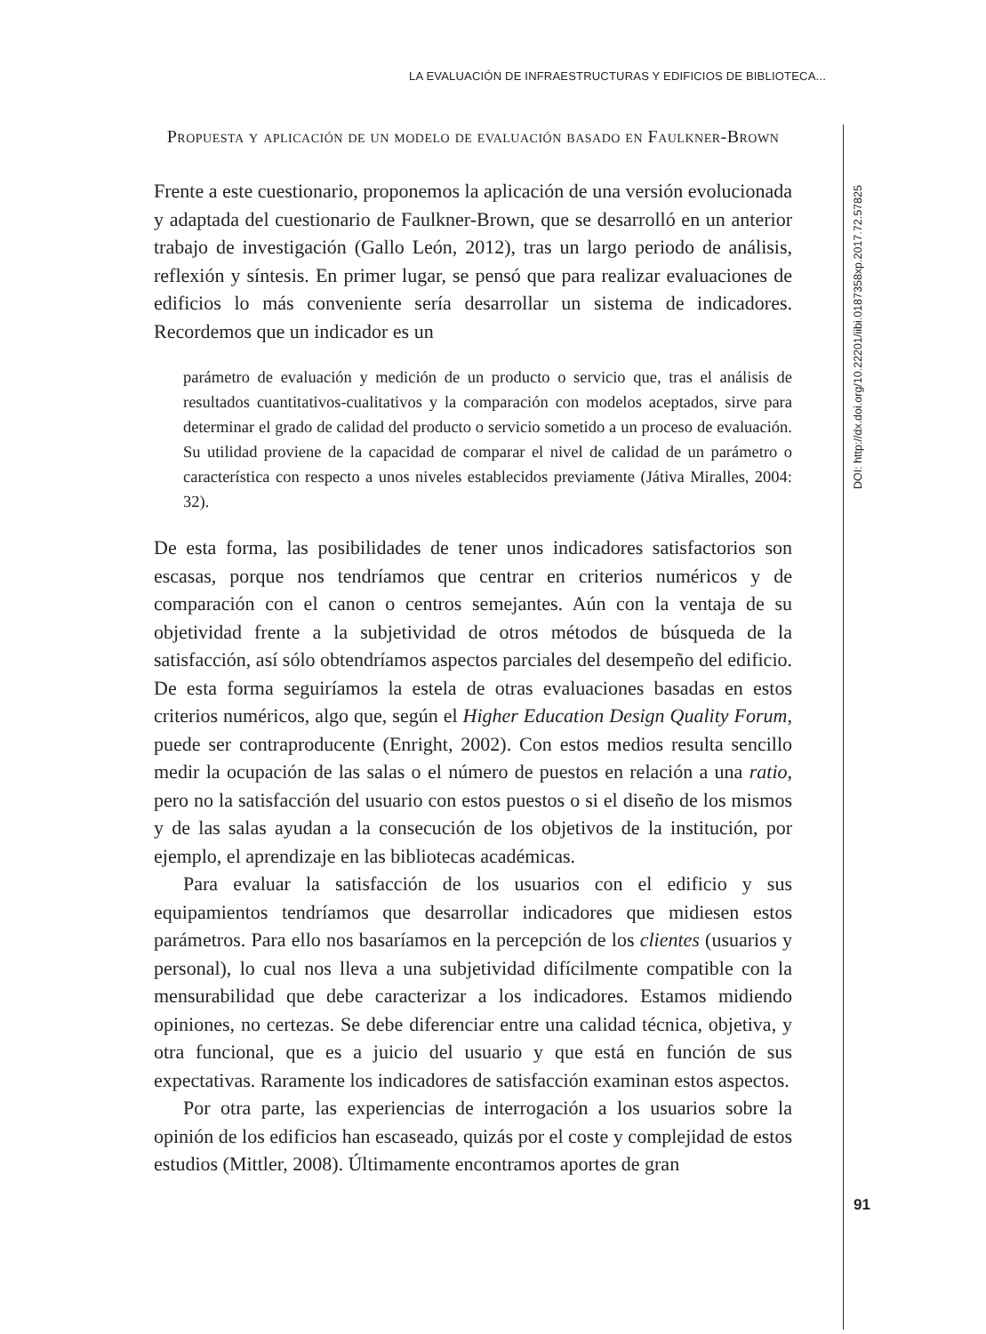LA EVALUACIÓN DE INFRAESTRUCTURAS Y EDIFICIOS DE BIBLIOTECA...
DOI: http://dx.doi.org/10.22201/iibi.0187358xp.2017.72.57825
Propuesta y aplicación de un modelo de evaluación basado en Faulkner-Brown
Frente a este cuestionario, proponemos la aplicación de una versión evolucionada y adaptada del cuestionario de Faulkner-Brown, que se desarrolló en un anterior trabajo de investigación (Gallo León, 2012), tras un largo periodo de análisis, reflexión y síntesis. En primer lugar, se pensó que para realizar evaluaciones de edificios lo más conveniente sería desarrollar un sistema de indicadores. Recordemos que un indicador es un
parámetro de evaluación y medición de un producto o servicio que, tras el análisis de resultados cuantitativos-cualitativos y la comparación con modelos aceptados, sirve para determinar el grado de calidad del producto o servicio sometido a un proceso de evaluación. Su utilidad proviene de la capacidad de comparar el nivel de calidad de un parámetro o característica con respecto a unos niveles establecidos previamente (Játiva Miralles, 2004: 32).
De esta forma, las posibilidades de tener unos indicadores satisfactorios son escasas, porque nos tendríamos que centrar en criterios numéricos y de comparación con el canon o centros semejantes. Aún con la ventaja de su objetividad frente a la subjetividad de otros métodos de búsqueda de la satisfacción, así sólo obtendríamos aspectos parciales del desempeño del edificio. De esta forma seguiríamos la estela de otras evaluaciones basadas en estos criterios numéricos, algo que, según el Higher Education Design Quality Forum, puede ser contraproducente (Enright, 2002). Con estos medios resulta sencillo medir la ocupación de las salas o el número de puestos en relación a una ratio, pero no la satisfacción del usuario con estos puestos o si el diseño de los mismos y de las salas ayudan a la consecución de los objetivos de la institución, por ejemplo, el aprendizaje en las bibliotecas académicas.
Para evaluar la satisfacción de los usuarios con el edificio y sus equipamientos tendríamos que desarrollar indicadores que midiesen estos parámetros. Para ello nos basaríamos en la percepción de los clientes (usuarios y personal), lo cual nos lleva a una subjetividad difícilmente compatible con la mensurabilidad que debe caracterizar a los indicadores. Estamos midiendo opiniones, no certezas. Se debe diferenciar entre una calidad técnica, objetiva, y otra funcional, que es a juicio del usuario y que está en función de sus expectativas. Raramente los indicadores de satisfacción examinan estos aspectos.
Por otra parte, las experiencias de interrogación a los usuarios sobre la opinión de los edificios han escaseado, quizás por el coste y complejidad de estos estudios (Mittler, 2008). Últimamente encontramos aportes de gran
91